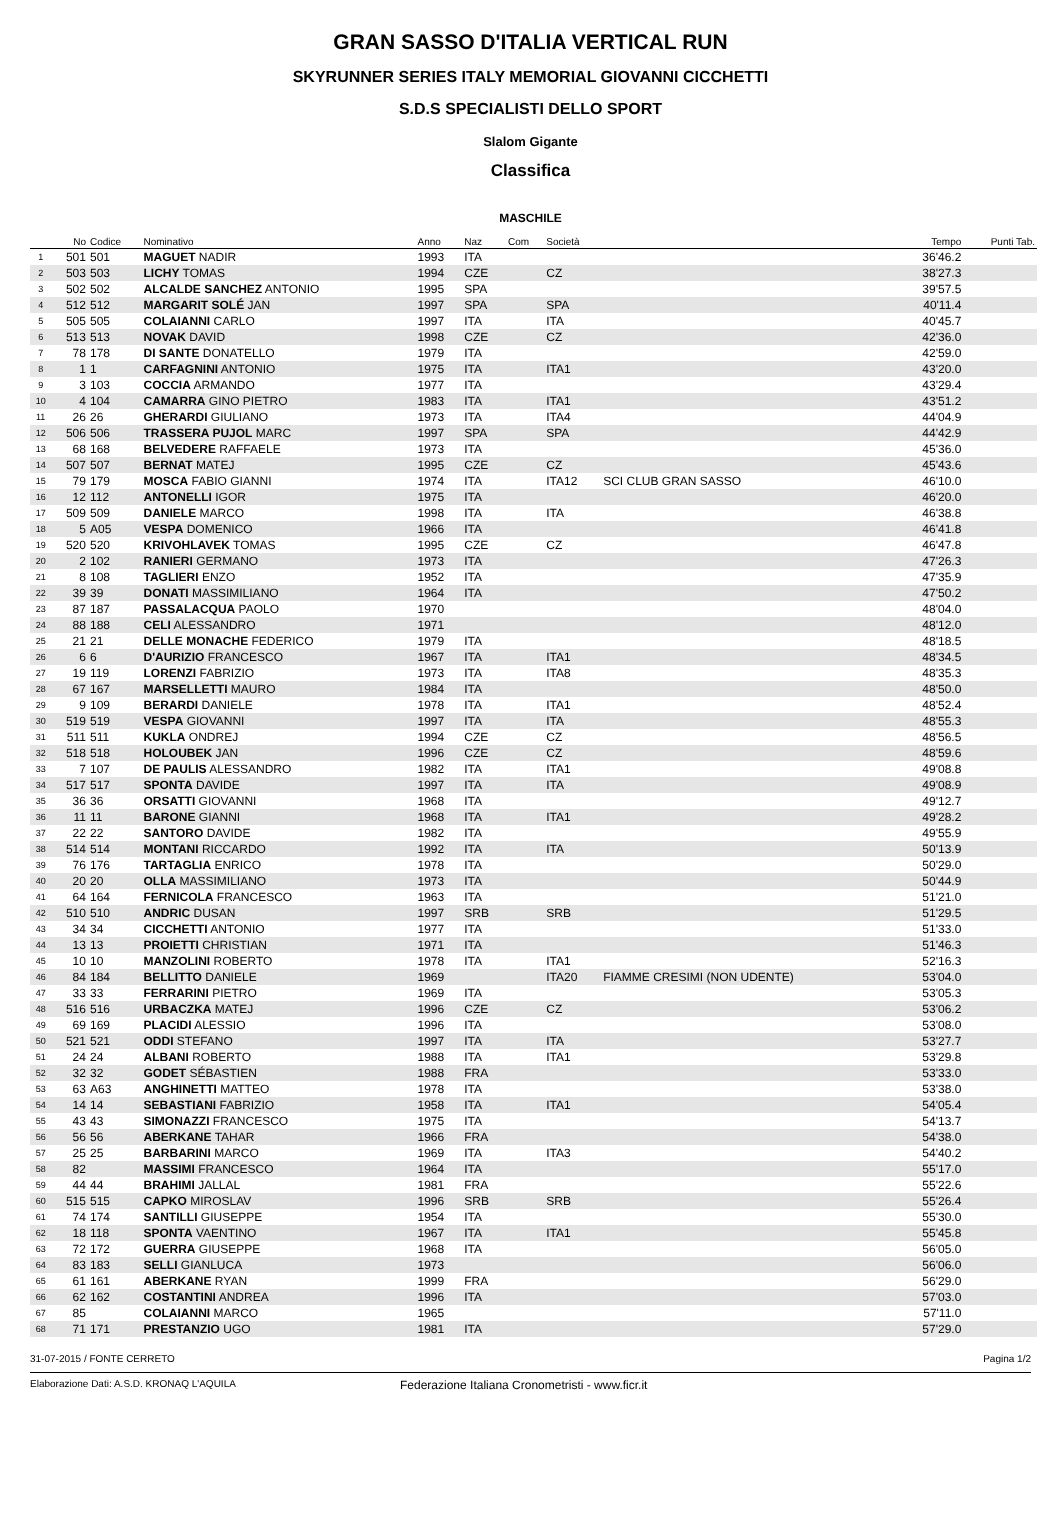GRAN SASSO D'ITALIA VERTICAL RUN
SKYRUNNER SERIES ITALY MEMORIAL GIOVANNI CICCHETTI
S.D.S SPECIALISTI DELLO SPORT
Slalom Gigante
Classifica
MASCHILE
| | No | Codice | Nominativo | Anno | Naz | Com | Società | | Tempo | Punti Tab. |
| --- | --- | --- | --- | --- | --- | --- | --- | --- | --- | --- |
| 1 | 501 | 501 | MAGUET NADIR | 1993 | ITA | | | | 36'46.2 | |
| 2 | 503 | 503 | LICHY TOMAS | 1994 | CZE | | CZ | | 38'27.3 | |
| 3 | 502 | 502 | ALCALDE SANCHEZ ANTONIO | 1995 | SPA | | | | 39'57.5 | |
| 4 | 512 | 512 | MARGARIT SOLÉ JAN | 1997 | SPA | | SPA | | 40'11.4 | |
| 5 | 505 | 505 | COLAIANNI CARLO | 1997 | ITA | | ITA | | 40'45.7 | |
| 6 | 513 | 513 | NOVAK DAVID | 1998 | CZE | | CZ | | 42'36.0 | |
| 7 | 78 | 178 | DI SANTE DONATELLO | 1979 | ITA | | | | 42'59.0 | |
| 8 | 1 | 1 | CARFAGNINI ANTONIO | 1975 | ITA | | ITA1 | | 43'20.0 | |
| 9 | 3 | 103 | COCCIA ARMANDO | 1977 | ITA | | | | 43'29.4 | |
| 10 | 4 | 104 | CAMARRA GINO PIETRO | 1983 | ITA | | ITA1 | | 43'51.2 | |
| 11 | 26 | 26 | GHERARDI GIULIANO | 1973 | ITA | | ITA4 | | 44'04.9 | |
| 12 | 506 | 506 | TRASSERA PUJOL MARC | 1997 | SPA | | SPA | | 44'42.9 | |
| 13 | 68 | 168 | BELVEDERE RAFFAELE | 1973 | ITA | | | | 45'36.0 | |
| 14 | 507 | 507 | BERNAT MATEJ | 1995 | CZE | | CZ | | 45'43.6 | |
| 15 | 79 | 179 | MOSCA FABIO GIANNI | 1974 | ITA | | ITA12 | SCI CLUB GRAN SASSO | 46'10.0 | |
| 16 | 12 | 112 | ANTONELLI IGOR | 1975 | ITA | | | | 46'20.0 | |
| 17 | 509 | 509 | DANIELE MARCO | 1998 | ITA | | ITA | | 46'38.8 | |
| 18 | 5 | A05 | VESPA DOMENICO | 1966 | ITA | | | | 46'41.8 | |
| 19 | 520 | 520 | KRIVOHLAVEK TOMAS | 1995 | CZE | | CZ | | 46'47.8 | |
| 20 | 2 | 102 | RANIERI GERMANO | 1973 | ITA | | | | 47'26.3 | |
| 21 | 8 | 108 | TAGLIERI ENZO | 1952 | ITA | | | | 47'35.9 | |
| 22 | 39 | 39 | DONATI MASSIMILIANO | 1964 | ITA | | | | 47'50.2 | |
| 23 | 87 | 187 | PASSALACQUA PAOLO | 1970 | | | | | 48'04.0 | |
| 24 | 88 | 188 | CELI ALESSANDRO | 1971 | | | | | 48'12.0 | |
| 25 | 21 | 21 | DELLE MONACHE FEDERICO | 1979 | ITA | | | | 48'18.5 | |
| 26 | 6 | 6 | D'AURIZIO FRANCESCO | 1967 | ITA | | ITA1 | | 48'34.5 | |
| 27 | 19 | 119 | LORENZI FABRIZIO | 1973 | ITA | | ITA8 | | 48'35.3 | |
| 28 | 67 | 167 | MARSELLETTI MAURO | 1984 | ITA | | | | 48'50.0 | |
| 29 | 9 | 109 | BERARDI DANIELE | 1978 | ITA | | ITA1 | | 48'52.4 | |
| 30 | 519 | 519 | VESPA GIOVANNI | 1997 | ITA | | ITA | | 48'55.3 | |
| 31 | 511 | 511 | KUKLA ONDREJ | 1994 | CZE | | CZ | | 48'56.5 | |
| 32 | 518 | 518 | HOLOUBEK JAN | 1996 | CZE | | CZ | | 48'59.6 | |
| 33 | 7 | 107 | DE PAULIS ALESSANDRO | 1982 | ITA | | ITA1 | | 49'08.8 | |
| 34 | 517 | 517 | SPONTA DAVIDE | 1997 | ITA | | ITA | | 49'08.9 | |
| 35 | 36 | 36 | ORSATTI GIOVANNI | 1968 | ITA | | | | 49'12.7 | |
| 36 | 11 | 11 | BARONE GIANNI | 1968 | ITA | | ITA1 | | 49'28.2 | |
| 37 | 22 | 22 | SANTORO DAVIDE | 1982 | ITA | | | | 49'55.9 | |
| 38 | 514 | 514 | MONTANI RICCARDO | 1992 | ITA | | ITA | | 50'13.9 | |
| 39 | 76 | 176 | TARTAGLIA ENRICO | 1978 | ITA | | | | 50'29.0 | |
| 40 | 20 | 20 | OLLA MASSIMILIANO | 1973 | ITA | | | | 50'44.9 | |
| 41 | 64 | 164 | FERNICOLA FRANCESCO | 1963 | ITA | | | | 51'21.0 | |
| 42 | 510 | 510 | ANDRIC DUSAN | 1997 | SRB | | SRB | | 51'29.5 | |
| 43 | 34 | 34 | CICCHETTI ANTONIO | 1977 | ITA | | | | 51'33.0 | |
| 44 | 13 | 13 | PROIETTI CHRISTIAN | 1971 | ITA | | | | 51'46.3 | |
| 45 | 10 | 10 | MANZOLINI ROBERTO | 1978 | ITA | | ITA1 | | 52'16.3 | |
| 46 | 84 | 184 | BELLITTO DANIELE | 1969 | | | ITA20 | FIAMME CRESIMI (NON UDENTE) | 53'04.0 | |
| 47 | 33 | 33 | FERRARINI PIETRO | 1969 | ITA | | | | 53'05.3 | |
| 48 | 516 | 516 | URBACZKA MATEJ | 1996 | CZE | | CZ | | 53'06.2 | |
| 49 | 69 | 169 | PLACIDI ALESSIO | 1996 | ITA | | | | 53'08.0 | |
| 50 | 521 | 521 | ODDI STEFANO | 1997 | ITA | | ITA | | 53'27.7 | |
| 51 | 24 | 24 | ALBANI ROBERTO | 1988 | ITA | | ITA1 | | 53'29.8 | |
| 52 | 32 | 32 | GODET SÉBASTIEN | 1988 | FRA | | | | 53'33.0 | |
| 53 | 63 | A63 | ANGHINETTI MATTEO | 1978 | ITA | | | | 53'38.0 | |
| 54 | 14 | 14 | SEBASTIANI FABRIZIO | 1958 | ITA | | ITA1 | | 54'05.4 | |
| 55 | 43 | 43 | SIMONAZZI FRANCESCO | 1975 | ITA | | | | 54'13.7 | |
| 56 | 56 | 56 | ABERKANE TAHAR | 1966 | FRA | | | | 54'38.0 | |
| 57 | 25 | 25 | BARBARINI MARCO | 1969 | ITA | | ITA3 | | 54'40.2 | |
| 58 | 82 | | MASSIMI FRANCESCO | 1964 | ITA | | | | 55'17.0 | |
| 59 | 44 | 44 | BRAHIMI JALLAL | 1981 | FRA | | | | 55'22.6 | |
| 60 | 515 | 515 | CAPKO MIROSLAV | 1996 | SRB | | SRB | | 55'26.4 | |
| 61 | 74 | 174 | SANTILLI GIUSEPPE | 1954 | ITA | | | | 55'30.0 | |
| 62 | 18 | 118 | SPONTA VAENTINO | 1967 | ITA | | ITA1 | | 55'45.8 | |
| 63 | 72 | 172 | GUERRA GIUSEPPE | 1968 | ITA | | | | 56'05.0 | |
| 64 | 83 | 183 | SELLI GIANLUCA | 1973 | | | | | 56'06.0 | |
| 65 | 61 | 161 | ABERKANE RYAN | 1999 | FRA | | | | 56'29.0 | |
| 66 | 62 | 162 | COSTANTINI ANDREA | 1996 | ITA | | | | 57'03.0 | |
| 67 | 85 | | COLAIANNI MARCO | 1965 | | | | | 57'11.0 | |
| 68 | 71 | 171 | PRESTANZIO UGO | 1981 | ITA | | | | 57'29.0 | |
31-07-2015 / FONTE CERRETO Pagina 1/2
Elaborazione Dati: A.S.D. KRONAQ L'AQUILA Federazione Italiana Cronometristi - www.ficr.it